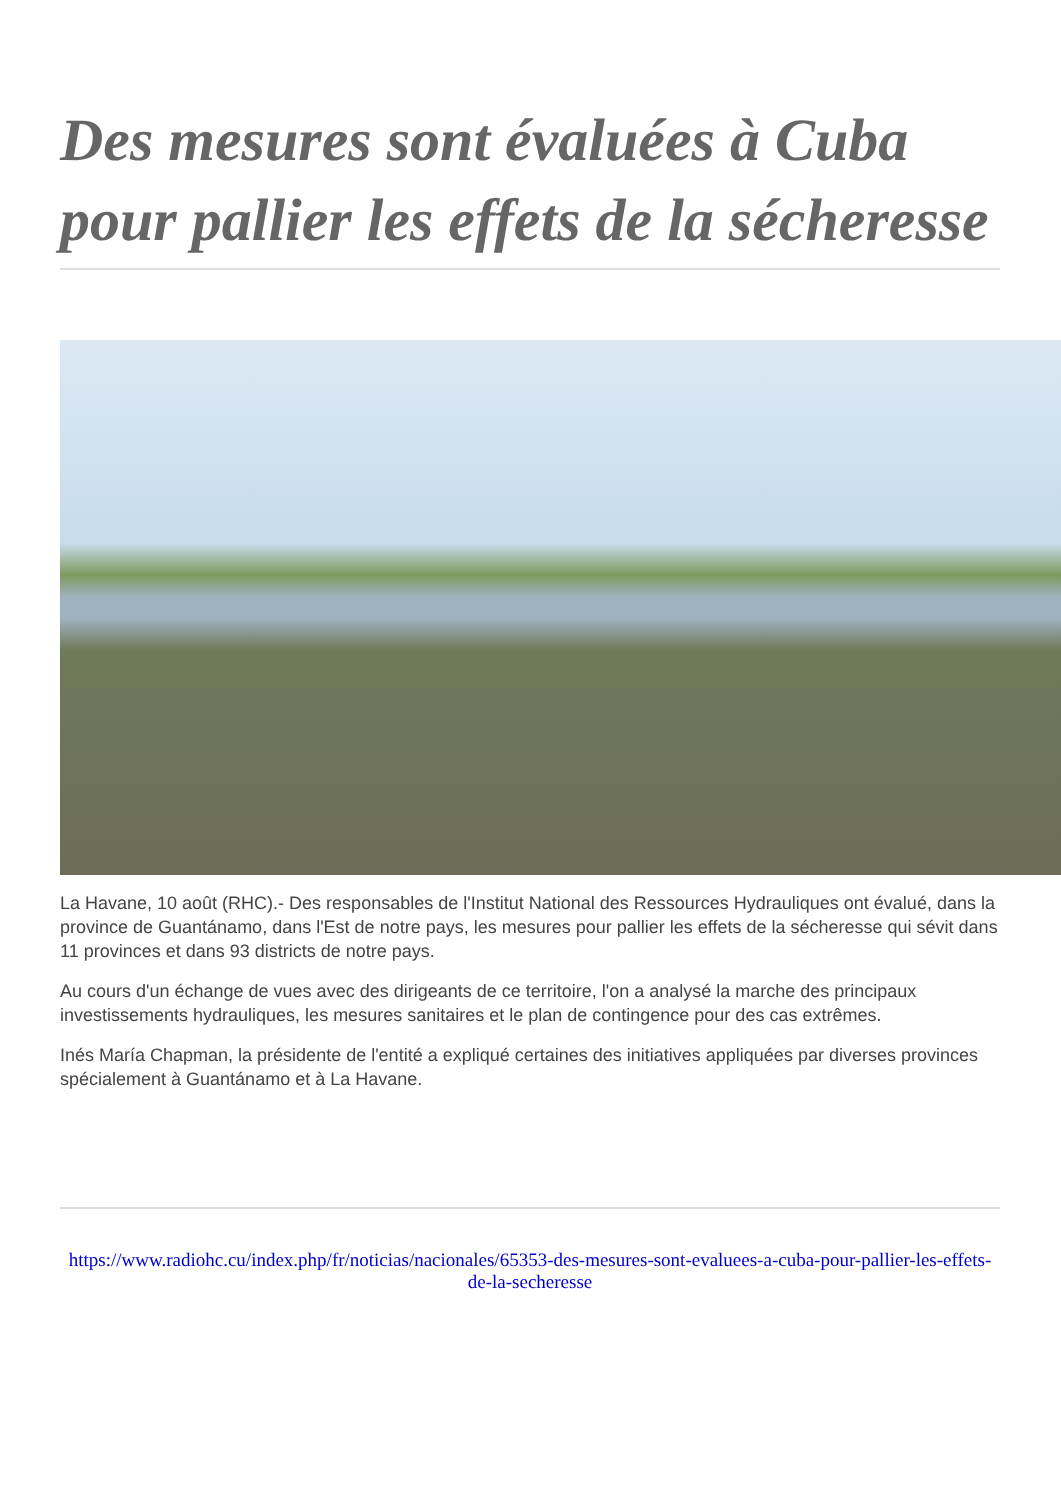Des mesures sont évaluées à Cuba pour pallier les effets de la sécheresse
La Havane, 10 août (RHC).- Des responsables de l'Institut National des Ressources Hydrauliques ont évalué, dans la province de Guantánamo, dans l'Est de notre pays, les mesures pour pallier les effets de la sécheresse qui sévit dans 11 provinces et dans 93 districts de notre pays.
Au cours d'un échange de vues avec des dirigeants de ce territoire, l'on a analysé la marche des principaux investissements hydrauliques, les mesures sanitaires et le plan de contingence pour des cas extrêmes.
Inés María Chapman, la présidente de l'entité a expliqué certaines des initiatives appliquées par diverses provinces spécialement à Guantánamo et à La Havane.
https://www.radiohc.cu/index.php/fr/noticias/nacionales/65353-des-mesures-sont-evaluees-a-cuba-pour-pallier-les-effets-de-la-secheresse